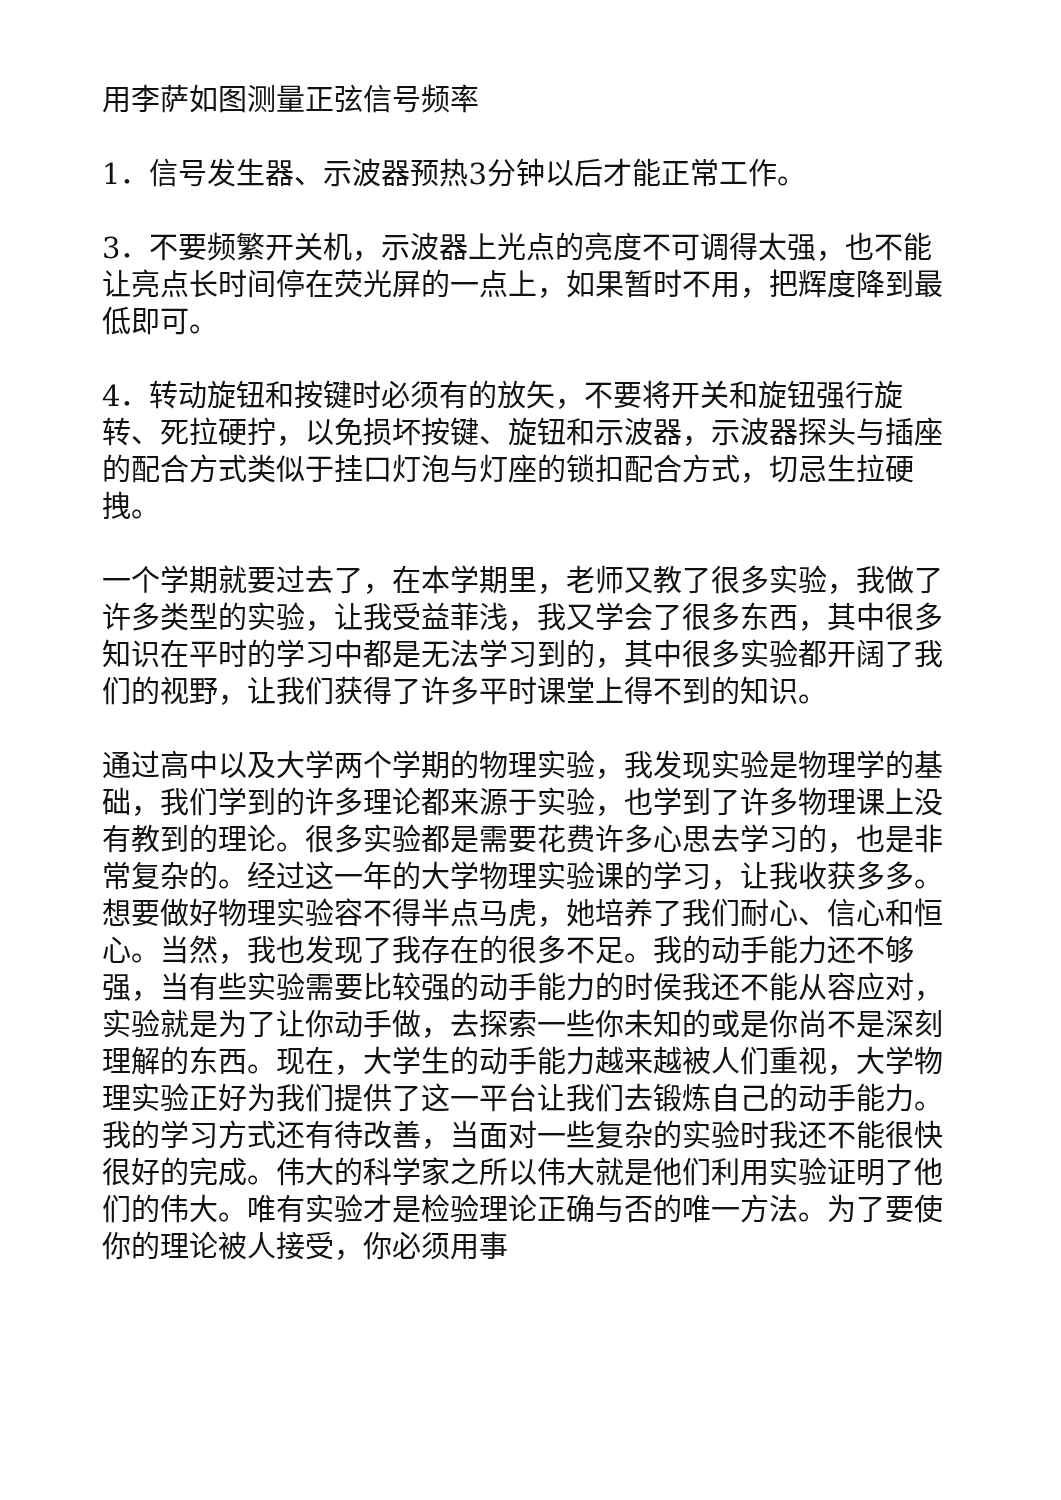用李萨如图测量正弦信号频率
1．信号发生器、示波器预热3分钟以后才能正常工作。
3．不要频繁开关机，示波器上光点的亮度不可调得太强，也不能让亮点长时间停在荧光屏的一点上，如果暂时不用，把辉度降到最低即可。
4．转动旋钮和按键时必须有的放矢，不要将开关和旋钮强行旋转、死拉硬拧，以免损坏按键、旋钮和示波器，示波器探头与插座的配合方式类似于挂口灯泡与灯座的锁扣配合方式，切忌生拉硬拽。
一个学期就要过去了，在本学期里，老师又教了很多实验，我做了许多类型的实验，让我受益菲浅，我又学会了很多东西，其中很多知识在平时的学习中都是无法学习到的，其中很多实验都开阔了我们的视野，让我们获得了许多平时课堂上得不到的知识。
通过高中以及大学两个学期的物理实验，我发现实验是物理学的基础，我们学到的许多理论都来源于实验，也学到了许多物理课上没有教到的理论。很多实验都是需要花费许多心思去学习的，也是非常复杂的。经过这一年的大学物理实验课的学习，让我收获多多。想要做好物理实验容不得半点马虎，她培养了我们耐心、信心和恒心。当然，我也发现了我存在的很多不足。我的动手能力还不够强，当有些实验需要比较强的动手能力的时侯我还不能从容应对，实验就是为了让你动手做，去探索一些你未知的或是你尚不是深刻理解的东西。现在，大学生的动手能力越来越被人们重视，大学物理实验正好为我们提供了这一平台让我们去锻炼自己的动手能力。我的学习方式还有待改善，当面对一些复杂的实验时我还不能很快很好的完成。伟大的科学家之所以伟大就是他们利用实验证明了他们的伟大。唯有实验才是检验理论正确与否的唯一方法。为了要使你的理论被人接受，你必须用事